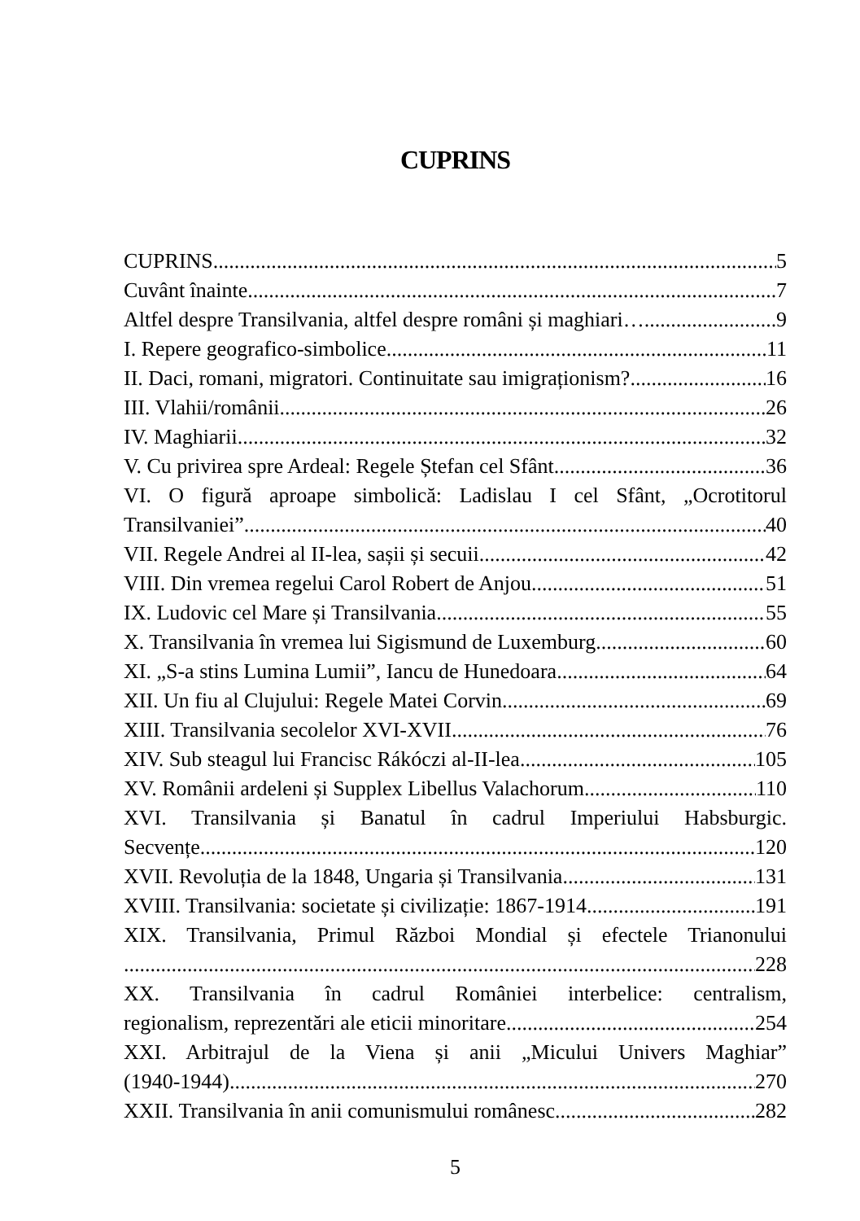CUPRINS
CUPRINS 5
Cuvânt înainte 7
Altfel despre Transilvania, altfel despre români și maghiari… 9
I. Repere geografico-simbolice 11
II. Daci, romani, migratori. Continuitate sau imigraționism? 16
III. Vlahii/românii 26
IV. Maghiarii 32
V. Cu privirea spre Ardeal: Regele Ștefan cel Sfânt 36
VI. O figură aproape simbolică: Ladislau I cel Sfânt, „Ocrotitorul
Transilvaniei” 40
VII. Regele Andrei al II-lea, sașii și secuii 42
VIII. Din vremea regelui Carol Robert de Anjou 51
IX. Ludovic cel Mare și Transilvania 55
X. Transilvania în vremea lui Sigismund de Luxemburg 60
XI. „S-a stins Lumina Lumii”, Iancu de Hunedoara 64
XII. Un fiu al Clujului: Regele Matei Corvin 69
XIII. Transilvania secolelor XVI-XVII 76
XIV. Sub steagul lui Francisc Rákóczi al-II-lea 105
XV. Românii ardeleni și Supplex Libellus Valachorum 110
XVI. Transilvania și Banatul în cadrul Imperiului Habsburgic.
Secvențe 120
XVII. Revoluția de la 1848, Ungaria și Transilvania 131
XVIII. Transilvania: societate și civilizație: 1867-1914 191
XIX. Transilvania, Primul Război Mondial și efectele Trianonului
228
XX. Transilvania în cadrul României interbelice: centralism,
regionalism, reprezentări ale eticii minoritare 254
XXI. Arbitrajul de la Viena și anii „Micului Univers Maghiar”
(1940-1944) 270
XXII. Transilvania în anii comunismului românesc 282
5